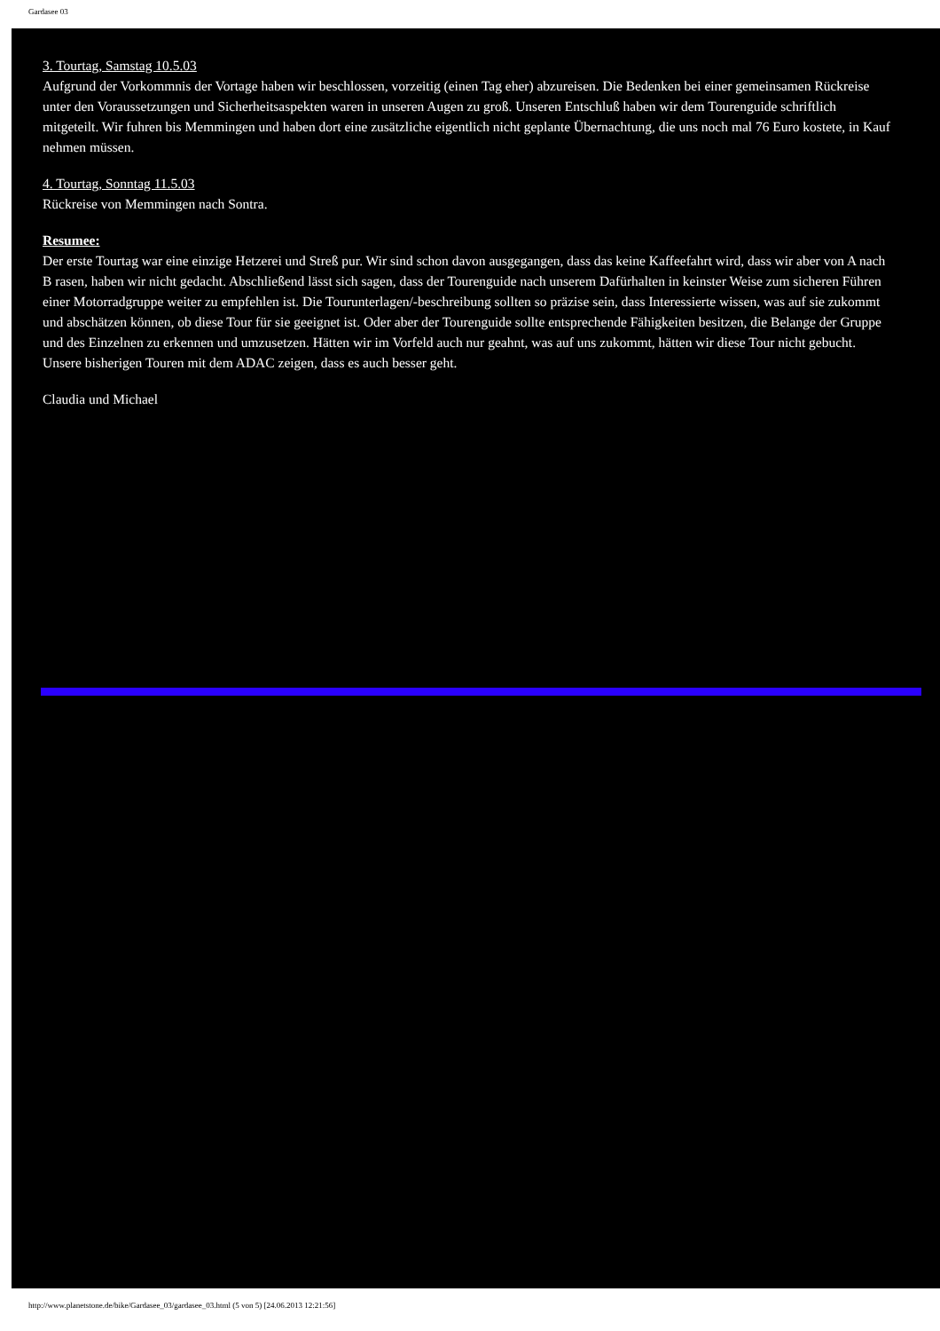Gardasee 03
3. Tourtag, Samstag 10.5.03
Aufgrund der Vorkommnis der Vortage haben wir beschlossen, vorzeitig (einen Tag eher) abzureisen. Die Bedenken bei einer gemeinsamen Rückreise unter den Voraussetzungen und Sicherheitsaspekten waren in unseren Augen zu groß. Unseren Entschluß haben wir dem Tourenguide schriftlich mitgeteilt. Wir fuhren bis Memmingen und haben dort eine zusätzliche eigentlich nicht geplante Übernachtung, die uns noch mal 76 Euro kostete, in Kauf nehmen müssen.
4. Tourtag, Sonntag 11.5.03
Rückreise von Memmingen nach Sontra.
Resumee:
Der erste Tourtag war eine einzige Hetzerei und Streß pur. Wir sind schon davon ausgegangen, dass das keine Kaffeefahrt wird, dass wir aber von A nach B rasen, haben wir nicht gedacht. Abschließend lässt sich sagen, dass der Tourenguide nach unserem Dafürhalten in keinster Weise zum sicheren Führen einer Motorradgruppe weiter zu empfehlen ist. Die Tourunterlagen/-beschreibung sollten so präzise sein, dass Interessierte wissen, was auf sie zukommt und abschätzen können, ob diese Tour für sie geeignet ist. Oder aber der Tourenguide sollte entsprechende Fähigkeiten besitzen, die Belange der Gruppe und des Einzelnen zu erkennen und umzusetzen. Hätten wir im Vorfeld auch nur geahnt, was auf uns zukommt, hätten wir diese Tour nicht gebucht. Unsere bisherigen Touren mit dem ADAC zeigen, dass es auch besser geht.
Claudia und Michael
http://www.planetstone.de/bike/Gardasee_03/gardasee_03.html (5 von 5) [24.06.2013 12:21:56]